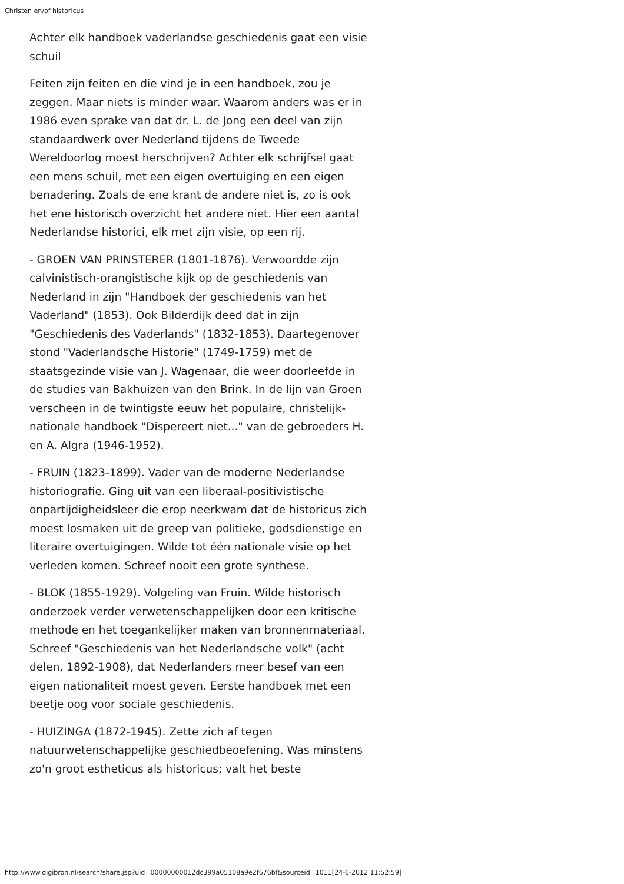Christen en/of historicus
Achter elk handboek vaderlandse geschiedenis gaat een visie schuil
Feiten zijn feiten en die vind je in een handboek, zou je zeggen. Maar niets is minder waar. Waarom anders was er in 1986 even sprake van dat dr. L. de Jong een deel van zijn standaardwerk over Nederland tijdens de Tweede Wereldoorlog moest herschrijven? Achter elk schrijfsel gaat een mens schuil, met een eigen overtuiging en een eigen benadering. Zoals de ene krant de andere niet is, zo is ook het ene historisch overzicht het andere niet. Hier een aantal Nederlandse historici, elk met zijn visie, op een rij.
- GROEN VAN PRINSTERER (1801-1876). Verwoordde zijn calvinistisch-orangistische kijk op de geschiedenis van Nederland in zijn "Handboek der geschiedenis van het Vaderland" (1853). Ook Bilderdijk deed dat in zijn "Geschiedenis des Vaderlands" (1832-1853). Daartegenover stond "Vaderlandsche Historie" (1749-1759) met de staatsgezinde visie van J. Wagenaar, die weer doorleefde in de studies van Bakhuizen van den Brink. In de lijn van Groen verscheen in de twintigste eeuw het populaire, christelijk-nationale handboek "Dispereert niet..." van de gebroeders H. en A. Algra (1946-1952).
- FRUIN (1823-1899). Vader van de moderne Nederlandse historiografie. Ging uit van een liberaal-positivistische onpartijdigheidsleer die erop neerkwam dat de historicus zich moest losmaken uit de greep van politieke, godsdienstige en literaire overtuigingen. Wilde tot één nationale visie op het verleden komen. Schreef nooit een grote synthese.
- BLOK (1855-1929). Volgeling van Fruin. Wilde historisch onderzoek verder verwetenschappelijken door een kritische methode en het toegankelijker maken van bronnenmateriaal. Schreef "Geschiedenis van het Nederlandsche volk" (acht delen, 1892-1908), dat Nederlanders meer besef van een eigen nationaliteit moest geven. Eerste handboek met een beetje oog voor sociale geschiedenis.
- HUIZINGA (1872-1945). Zette zich af tegen natuurwetenschappelijke geschiedbeoefening. Was minstens zo'n groot estheticus als historicus; valt het beste
http://www.digibron.nl/search/share.jsp?uid=00000000012dc399a05108a9e2f676bf&sourceid=1011[24-6-2012 11:52:59]